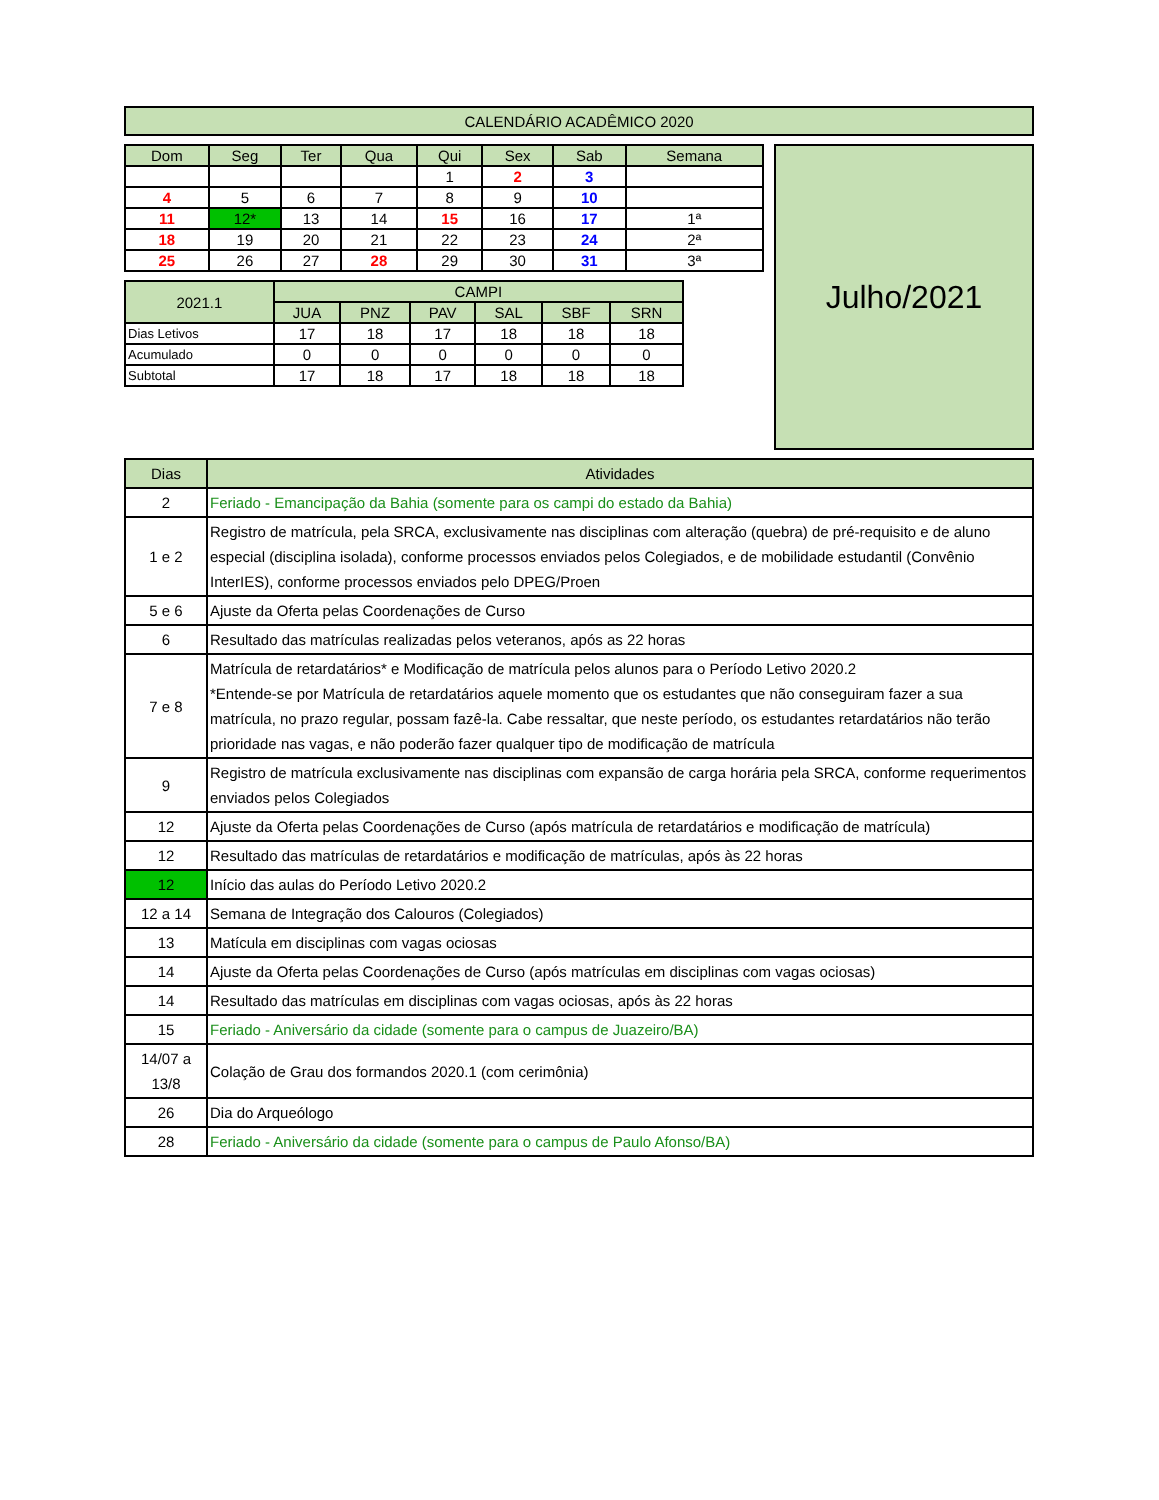| CALENDÁRIO ACADÊMICO 2020 |
| --- |
| Dom | Seg | Ter | Qua | Qui | Sex | Sab | Semana |
| --- | --- | --- | --- | --- | --- | --- | --- |
| | | | | 1 | 2 | 3 | |
| 4 | 5 | 6 | 7 | 8 | 9 | 10 | |
| 11 | 12* | 13 | 14 | 15 | 16 | 17 | 1ª |
| 18 | 19 | 20 | 21 | 22 | 23 | 24 | 2ª |
| 25 | 26 | 27 | 28 | 29 | 30 | 31 | 3ª |
| 2021.1 | CAMPI | | | | | |
| | JUA | PNZ | PAV | SAL | SBF | SRN |
| Dias Letivos | 17 | 18 | 17 | 18 | 18 | 18 |
| Acumulado | 0 | 0 | 0 | 0 | 0 | 0 |
| Subtotal | 17 | 18 | 17 | 18 | 18 | 18 |
Julho/2021
| Dias | Atividades |
| 2 | Feriado - Emancipação da Bahia (somente para os campi do estado da Bahia) |
| 1 e 2 | Registro de matrícula, pela SRCA, exclusivamente nas disciplinas com alteração (quebra) de pré-requisito e de aluno especial (disciplina isolada), conforme processos enviados pelos Colegiados, e de mobilidade estudantil (Convênio InterIES), conforme processos enviados pelo DPEG/Proen |
| 5 e 6 | Ajuste da Oferta pelas Coordenações de Curso |
| 6 | Resultado das matrículas realizadas pelos veteranos, após as 22 horas |
| 7 e 8 | Matrícula de retardatários* e Modificação de matrícula pelos alunos para o Período Letivo 2020.2 *Entende-se por Matrícula de retardatários aquele momento que os estudantes que não conseguiram fazer a sua matrícula, no prazo regular, possam fazê-la. Cabe ressaltar, que neste período, os estudantes retardatários não terão prioridade nas vagas, e não poderão fazer qualquer tipo de modificação de matrícula |
| 9 | Registro de matrícula exclusivamente nas disciplinas com expansão de carga horária pela SRCA, conforme requerimentos enviados pelos Colegiados |
| 12 | Ajuste da Oferta pelas Coordenações de Curso (após matrícula de retardatários e modificação de matrícula) |
| 12 | Resultado das matrículas de retardatários e modificação de matrículas, após às 22 horas |
| 12 | Início das aulas do Período Letivo 2020.2 |
| 12 a 14 | Semana de Integração dos Calouros (Colegiados) |
| 13 | Matícula em disciplinas com vagas ociosas |
| 14 | Ajuste da Oferta pelas Coordenações de Curso (após matrículas em disciplinas com vagas ociosas) |
| 14 | Resultado das matrículas em disciplinas com vagas ociosas, após às 22 horas |
| 15 | Feriado - Aniversário da cidade (somente para o campus de Juazeiro/BA) |
| 14/07 a 13/8 | Colação de Grau dos formandos 2020.1 (com cerimônia) |
| 26 | Dia do Arqueólogo |
| 28 | Feriado - Aniversário da cidade (somente para o campus de Paulo Afonso/BA) |